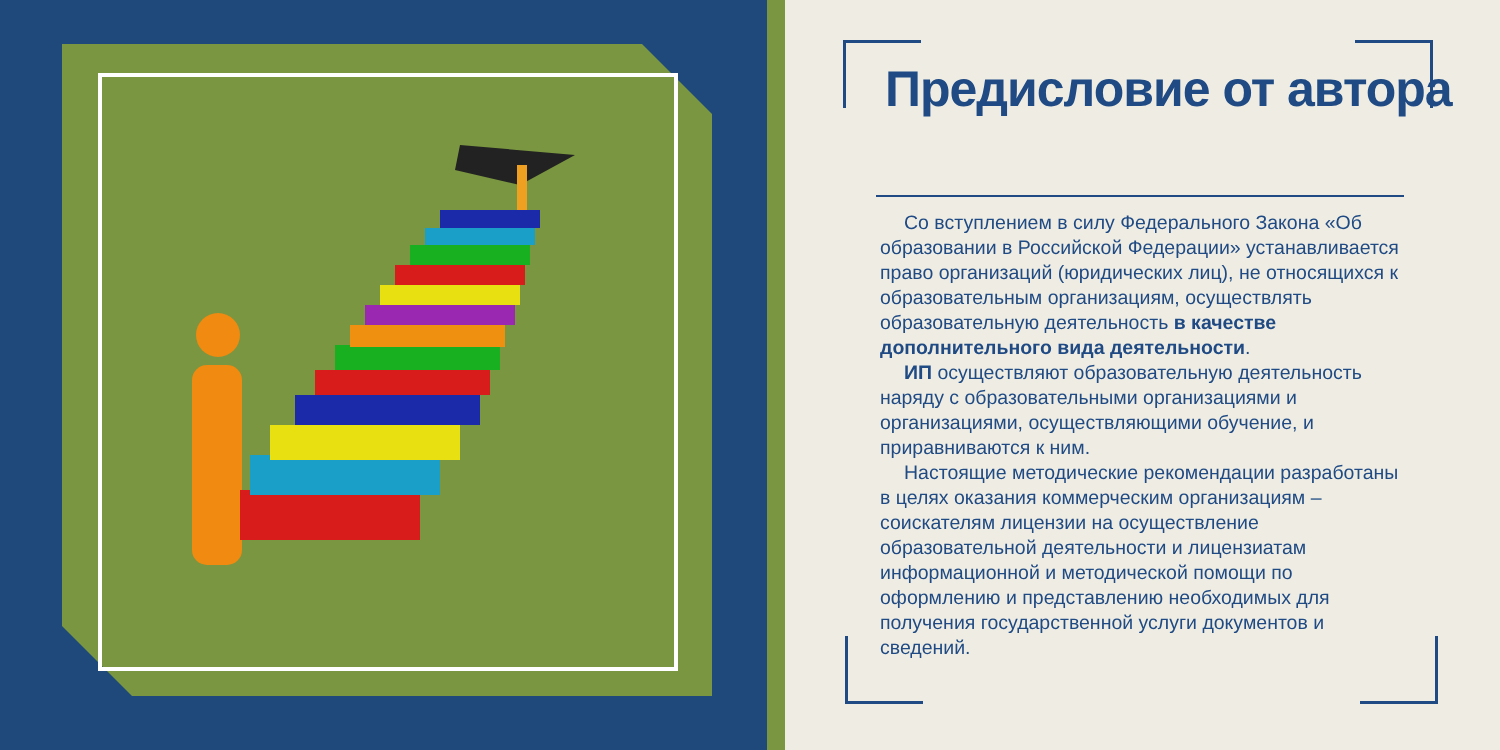Предисловие от автора
Со вступлением в силу Федерального Закона «Об образовании в Российской Федерации» устанавливается право организаций (юридических лиц), не относящихся к образовательным организациям, осуществлять образовательную деятельность в качестве дополнительного вида деятельности.
ИП осуществляют образовательную деятельность наряду с образовательными организациями и организациями, осуществляющими обучение, и приравниваются к ним.
Настоящие методические рекомендации разработаны в целях оказания коммерческим организациям – соискателям лицензии на осуществление образовательной деятельности и лицензиатам информационной и методической помощи по оформлению и представлению необходимых для получения государственной услуги документов и сведений.